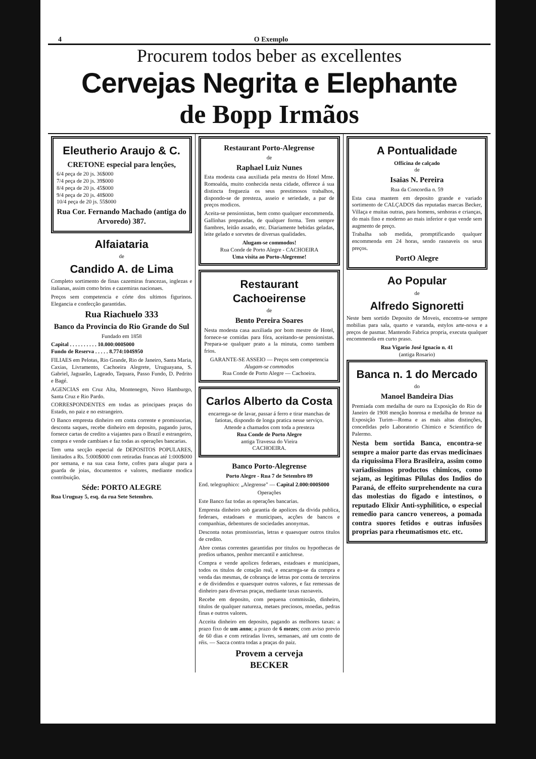4 O Exemplo
Procurem todos beber as excellentes
Cervejas Negrita e Elephante
de Bopp Irmãos
Eleutherio Araujo & C.
CRETONE especial para lenções,
6/4 peça de 20 js. 36$000
7/4 peça de 20 js. 39$000
8/4 peça de 20 js. 45$000
9/4 peça de 20 js. 48$000
10/4 peça de 20 js. 55$000
Rua Cor. Fernando Machado (antiga do Arvoredo) 387.
Alfaiataria
de
Candido A. de Lima
Completo sortimento de finas cazemiras francezas, inglezas e italianas, assim como brins e cazemiras nacionaes.
Preços sem competencia e córte dos ultimos figurinos. Elegancia e confecção garantidas.
Rua Riachuelo 333
Banco da Provincia do Rio Grande do Sul
Fundado em 1858
Capital . . . . . . . . . . 10.000:000$000
Fundo de Reserva . . . . . 8.774:104$950
FILIAES em Pelotas, Rio Grande, Rio de Janeiro, Santa Maria, Caxias, Livramento, Cachoeira Alegrete, Uruguayana, S. Gabriel, Jaguarão, Lageado, Taquara, Passo Fundo, D. Pedrito e Bagé.
AGENCIAS em Cruz Alta, Montenegro, Novo Hamburgo, Santa Cruz e Rio Pardo.
CORRESPONDENTES em todas as principaes praças do Estado, no paiz e no estrangeiro.
O Banco empresta dinheiro em conta corrente e promissorias, desconta saques, recebe dinheiro em deposito, pagando juros, fornece cartas de credito a viajantes para o Brazil e estrangeiro, compra e vende cambiaes e faz todas as operações bancarias.
Tem uma secção especial de DEPOSITOS POPULARES, limitados a Rs. 5:000$000 com retiradas francas até 1:000$000 por semana, e na sua casa forte, cofres para alugar para a guarda de joias, documentos e valores, mediante modica contribuição.
Séde: PORTO ALEGRE
Rua Uruguay 5, esq. da rua Sete Setembro.
Restaurant Porto-Alegrense
de
Raphael Luiz Nunes
Esta modesta casa auxiliada pela mestra do Hotel Mme. Romoalda, muito conhecida nesta cidade, offerece á sua distincta freguezia os seus prestimosos trabalhos, dispondo-se de presteza, asseio e seriedade, a par de preços modicos.
Aceita-se pensionistas, bem como qualquer encommenda. Gallinhas preparadas, de qualquer forma. Tem sempre fiambres, leitão assado, etc. Diariamente bebidas geladas, leite gelado e sorvetes de diversas qualidades.
Alugam-se commodos!
Rua Conde de Porto Alegre - CACHOEIRA
Uma visita ao Porto-Alegrense!
Restaurant Cachoeirense
de
Bento Pereira Soares
Nesta modesta casa auxiliada por bom mestre de Hotel, fornece-se comidas para fóra, aceitando-se pensionistas. Prepara-se qualquer prato a la minuta, como tambem frios.
GARANTE-SE ASSEIO — Preços sem competencia
Alugam-se commodos
Rua Conde de Porto Alegre — Cachoeira.
Carlos Alberto da Costa
encarrega-se de lavar, passar á ferro e tirar manchas de fatiotas, dispondo de longa pratica nesse serviço.
Attende a chamados com toda a presteza
Rua Conde de Porto Alegre
antiga Travessa do Vieira
CACHOEIRA.
Banco Porto-Alegrense
Porto Alegre - Rua 7 de Setembro 89
End. telegraphico: „Alegrense" — Capital 2.000:000$000
Operações
Este Banco faz todas as operações bancarias.
Empresta dinheiro sob garantia de apolices da divida publica, federaes, estadoaes e municipaes, acções de bancos e companhias, debentures de sociedades anonymas.
Desconta notas promissorias, letras e quaesquer outros titulos de credito.
Abre contas correntes garantidas por titulos ou hypothecas de predios urbanos, penhor mercantil e antichrese.
Compra e vende apolices federaes, estadoaes e municipaes, todos os titulos de cotação real, e encarrega-se da compra e venda das mesmas, de cobrança de letras por conta de terceiros e de dividendos e quaesquer outros valores, e faz remessas de dinheiro para diversas praças, mediante taxas razoaveis.
Recebe em deposito, com pequena commissão, dinheiro, titulos de qualquer natureza, metaes preciosos, moedas, pedras finas e outros valores.
Acceita dinheiro em deposito, pagando as melhores taxas: a prazo fixo de um anno; a prazo de 6 mezes; com aviso previo de 60 dias e com retiradas livres, semanaes, até um conto de réis. — Sacca contra todas a praças do paiz.
Provem a cerveja
BECKER
A Pontualidade
Officina de calçado
de
Isaias N. Pereira
Rua da Concordia n. 59
Esta casa mantem em deposito grande e variado sortimento de CALÇADOS das reputadas marcas Becker, Villaça e muitas outras, para homens, senhoras e crianças, do mais fino e moderno ao mais inferior e que vende sem augmento de preço.
Trabalha sob medida, promptificando qualquer encommenda em 24 horas, sendo rasoaveis os seus preços.
PortO Alegre
Ao Popular
de
Alfredo Signoretti
Neste bem sortido Deposito de Moveis, encontra-se sempre mobilias para sala, quarto e varanda, estylos arte-nova e a preços de pasmar. Mantendo Fabrica propria, executa qualquer encommenda em curto praso.
Rua Vigario José Ignacio n. 41
(antiga Rosario)
Banca n. 1 do Mercado
do
Manoel Bandeira Dias
Premiada com medalha de ouro na Exposição do Rio de Janeiro de 1908 menção honrosa e medalha de bronze na Exposição Turim—Roma e as mais altas distinções, concedidas pelo Laboratorio Chimico e Scientifico de Palermo.
Nesta bem sortida Banca, encontra-se sempre a maior parte das ervas medicinaes da riquissima Flora Brasileira, assim como variadissimos productos chimicos, como sejam, as legitimas Pilulas dos Indios do Paraná, de effeito surprehendente na cura das molestias do figado e intestinos, o reputado Elixir Anti-syphilitico, o especial remedio para cancro venereos, a pomada contra suores fetidos e outras infusões proprias para rheumatismos etc. etc.